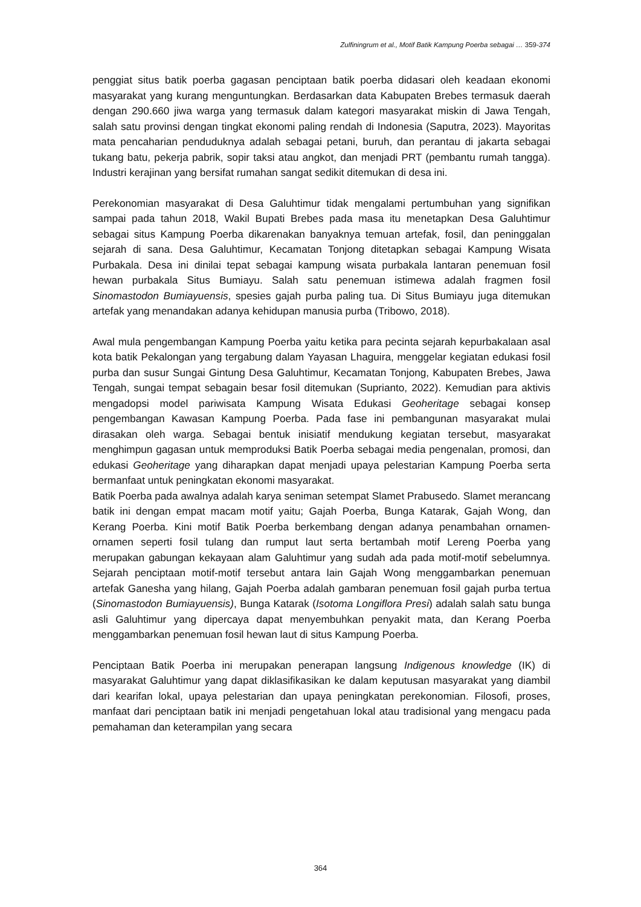Zulfiningrum et al., Motif Batik Kampung Poerba sebagai … 359-374
penggiat situs batik poerba gagasan penciptaan batik poerba didasari oleh keadaan ekonomi masyarakat yang kurang menguntungkan. Berdasarkan data Kabupaten Brebes termasuk daerah dengan 290.660 jiwa warga yang termasuk dalam kategori masyarakat miskin di Jawa Tengah, salah satu provinsi dengan tingkat ekonomi paling rendah di Indonesia (Saputra, 2023). Mayoritas mata pencaharian penduduknya adalah sebagai petani, buruh, dan perantau di jakarta sebagai tukang batu, pekerja pabrik, sopir taksi atau angkot, dan menjadi PRT (pembantu rumah tangga). Industri kerajinan yang bersifat rumahan sangat sedikit ditemukan di desa ini.
Perekonomian masyarakat di Desa Galuhtimur tidak mengalami pertumbuhan yang signifikan sampai pada tahun 2018, Wakil Bupati Brebes pada masa itu menetapkan Desa Galuhtimur sebagai situs Kampung Poerba dikarenakan banyaknya temuan artefak, fosil, dan peninggalan sejarah di sana. Desa Galuhtimur, Kecamatan Tonjong ditetapkan sebagai Kampung Wisata Purbakala. Desa ini dinilai tepat sebagai kampung wisata purbakala lantaran penemuan fosil hewan purbakala Situs Bumiayu. Salah satu penemuan istimewa adalah fragmen fosil Sinomastodon Bumiayuensis, spesies gajah purba paling tua. Di Situs Bumiayu juga ditemukan artefak yang menandakan adanya kehidupan manusia purba (Tribowo, 2018).
Awal mula pengembangan Kampung Poerba yaitu ketika para pecinta sejarah kepurbakalaan asal kota batik Pekalongan yang tergabung dalam Yayasan Lhaguira, menggelar kegiatan edukasi fosil purba dan susur Sungai Gintung Desa Galuhtimur, Kecamatan Tonjong, Kabupaten Brebes, Jawa Tengah, sungai tempat sebagain besar fosil ditemukan (Suprianto, 2022). Kemudian para aktivis mengadopsi model pariwisata Kampung Wisata Edukasi Geoheritage sebagai konsep pengembangan Kawasan Kampung Poerba. Pada fase ini pembangunan masyarakat mulai dirasakan oleh warga. Sebagai bentuk inisiatif mendukung kegiatan tersebut, masyarakat menghimpun gagasan untuk memproduksi Batik Poerba sebagai media pengenalan, promosi, dan edukasi Geoheritage yang diharapkan dapat menjadi upaya pelestarian Kampung Poerba serta bermanfaat untuk peningkatan ekonomi masyarakat.
Batik Poerba pada awalnya adalah karya seniman setempat Slamet Prabusedo. Slamet merancang batik ini dengan empat macam motif yaitu; Gajah Poerba, Bunga Katarak, Gajah Wong, dan Kerang Poerba. Kini motif Batik Poerba berkembang dengan adanya penambahan ornamen-ornamen seperti fosil tulang dan rumput laut serta bertambah motif Lereng Poerba yang merupakan gabungan kekayaan alam Galuhtimur yang sudah ada pada motif-motif sebelumnya. Sejarah penciptaan motif-motif tersebut antara lain Gajah Wong menggambarkan penemuan artefak Ganesha yang hilang, Gajah Poerba adalah gambaran penemuan fosil gajah purba tertua (Sinomastodon Bumiayuensis), Bunga Katarak (Isotoma Longiflora Presi) adalah salah satu bunga asli Galuhtimur yang dipercaya dapat menyembuhkan penyakit mata, dan Kerang Poerba menggambarkan penemuan fosil hewan laut di situs Kampung Poerba.
Penciptaan Batik Poerba ini merupakan penerapan langsung Indigenous knowledge (IK) di masyarakat Galuhtimur yang dapat diklasifikasikan ke dalam keputusan masyarakat yang diambil dari kearifan lokal, upaya pelestarian dan upaya peningkatan perekonomian. Filosofi, proses, manfaat dari penciptaan batik ini menjadi pengetahuan lokal atau tradisional yang mengacu pada pemahaman dan keterampilan yang secara
364